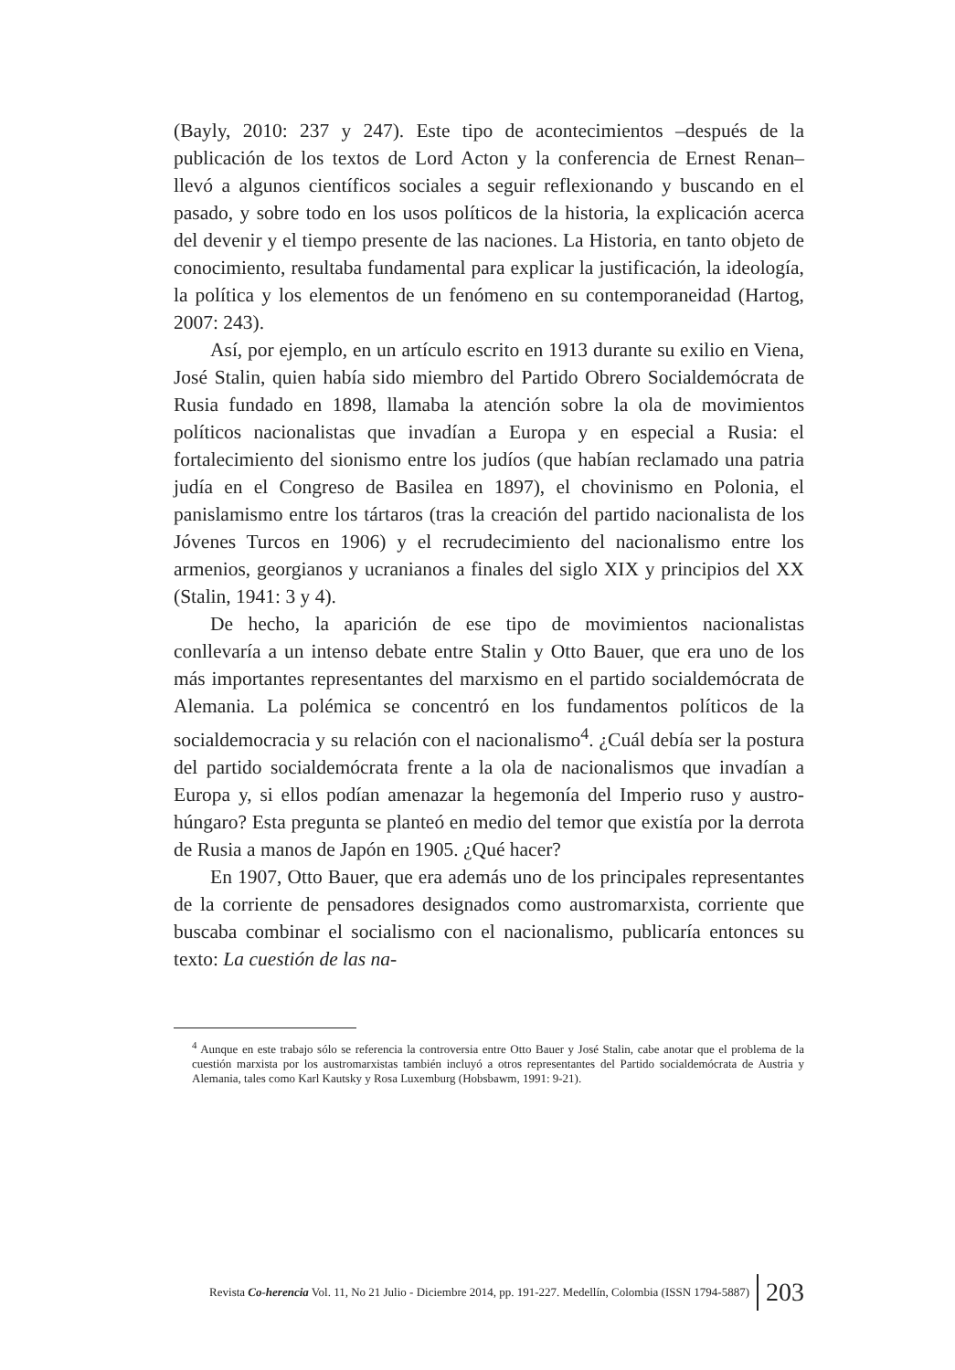(Bayly, 2010: 237 y 247). Este tipo de acontecimientos –después de la publicación de los textos de Lord Acton y la conferencia de Ernest Renan– llevó a algunos científicos sociales a seguir reflexionando y buscando en el pasado, y sobre todo en los usos políticos de la historia, la explicación acerca del devenir y el tiempo presente de las naciones. La Historia, en tanto objeto de conocimiento, resultaba fundamental para explicar la justificación, la ideología, la política y los elementos de un fenómeno en su contemporaneidad (Hartog, 2007: 243).
Así, por ejemplo, en un artículo escrito en 1913 durante su exilio en Viena, José Stalin, quien había sido miembro del Partido Obrero Socialdemócrata de Rusia fundado en 1898, llamaba la atención sobre la ola de movimientos políticos nacionalistas que invadían a Europa y en especial a Rusia: el fortalecimiento del sionismo entre los judíos (que habían reclamado una patria judía en el Congreso de Basilea en 1897), el chovinismo en Polonia, el panislamismo entre los tártaros (tras la creación del partido nacionalista de los Jóvenes Turcos en 1906) y el recrudecimiento del nacionalismo entre los armenios, georgianos y ucranianos a finales del siglo XIX y principios del XX (Stalin, 1941: 3 y 4).
De hecho, la aparición de ese tipo de movimientos nacionalistas conllevaría a un intenso debate entre Stalin y Otto Bauer, que era uno de los más importantes representantes del marxismo en el partido socialdemócrata de Alemania. La polémica se concentró en los fundamentos políticos de la socialdemocracia y su relación con el nacionalismo<sup>4</sup>. ¿Cuál debía ser la postura del partido socialdemócrata frente a la ola de nacionalismos que invadían a Europa y, si ellos podían amenazar la hegemonía del Imperio ruso y austro-húngaro? Esta pregunta se planteó en medio del temor que existía por la derrota de Rusia a manos de Japón en 1905. ¿Qué hacer?
En 1907, Otto Bauer, que era además uno de los principales representantes de la corriente de pensadores designados como austromarxista, corriente que buscaba combinar el socialismo con el nacionalismo, publicaría entonces su texto: La cuestión de las na-
<sup>4</sup> Aunque en este trabajo sólo se referencia la controversia entre Otto Bauer y José Stalin, cabe anotar que el problema de la cuestión marxista por los austromarxistas también incluyó a otros representantes del Partido socialdemócrata de Austria y Alemania, tales como Karl Kautsky y Rosa Luxemburg (Hobsbawm, 1991: 9-21).
Revista Co-herencia Vol. 11, No 21 Julio - Diciembre 2014, pp. 191-227. Medellín, Colombia (ISSN 1794-5887) 203